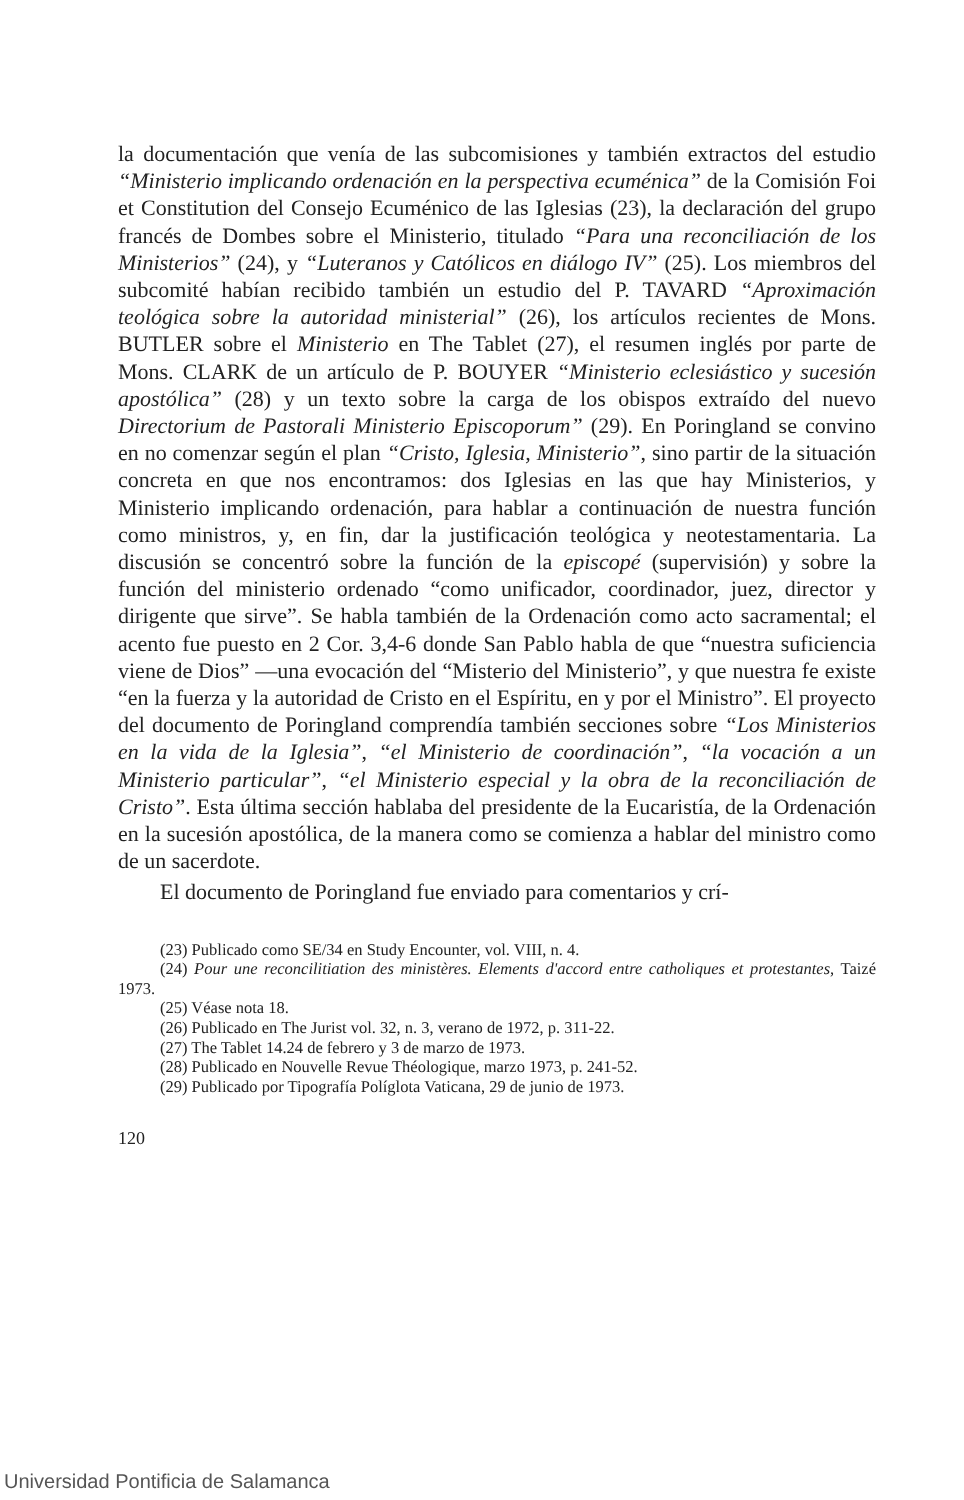la documentación que venía de las subcomisiones y también extractos del estudio “Ministerio implicando ordenación en la perspectiva ecuménica” de la Comisión Foi et Constitution del Consejo Ecuménico de las Iglesias (23), la declaración del grupo francés de Dombes sobre el Ministerio, titulado “Para una reconciliación de los Ministerios” (24), y “Luteranos y Católicos en diálogo IV” (25). Los miembros del subcomité habían recibido también un estudio del P. TAVARD “Aproximación teológica sobre la autoridad ministerial” (26), los artículos recientes de Mons. BUTLER sobre el Ministerio en The Tablet (27), el resumen inglés por parte de Mons. CLARK de un artículo de P. BOUYER “Ministerio eclesiástico y sucesión apostólica” (28) y un texto sobre la carga de los obispos extraído del nuevo Directorium de Pastorali Ministerio Episcoporum” (29). En Poringland se convino en no comenzar según el plan “Cristo, Iglesia, Ministerio”, sino partir de la situación concreta en que nos encontramos: dos Iglesias en las que hay Ministerios, y Ministerio implicando ordenación, para hablar a continuación de nuestra función como ministros, y, en fin, dar la justificación teológica y neotestamentaria. La discusión se concentró sobre la función de la episcopé (supervisión) y sobre la función del ministerio ordenado “como unificador, coordinador, juez, director y dirigente que sirve”. Se habla también de la Ordenación como acto sacramental; el acento fue puesto en 2 Cor. 3,4-6 donde San Pablo habla de que “nuestra suficiencia viene de Dios” —una evocación del “Misterio del Ministerio”, y que nuestra fe existe “en la fuerza y la autoridad de Cristo en el Espíritu, en y por el Ministro”. El proyecto del documento de Poringland comprendía también secciones sobre “Los Ministerios en la vida de la Iglesia”, “el Ministerio de coordinación”, “la vocación a un Ministerio particular”, “el Ministerio especial y la obra de la reconciliación de Cristo”. Esta última sección hablaba del presidente de la Eucaristía, de la Ordenación en la sucesión apostólica, de la manera como se comienza a hablar del ministro como de un sacerdote.
El documento de Poringland fue enviado para comentarios y crí-
(23) Publicado como SE/34 en Study Encounter, vol. VIII, n. 4.
(24) Pour une reconcilitiation des ministères. Elements d'accord entre catholiques et protestantes, Taizé 1973.
(25) Véase nota 18.
(26) Publicado en The Jurist vol. 32, n. 3, verano de 1972, p. 311-22.
(27) The Tablet 14.24 de febrero y 3 de marzo de 1973.
(28) Publicado en Nouvelle Revue Théologique, marzo 1973, p. 241-52.
(29) Publicado por Tipografía Políglota Vaticana, 29 de junio de 1973.
120
Universidad Pontificia de Salamanca